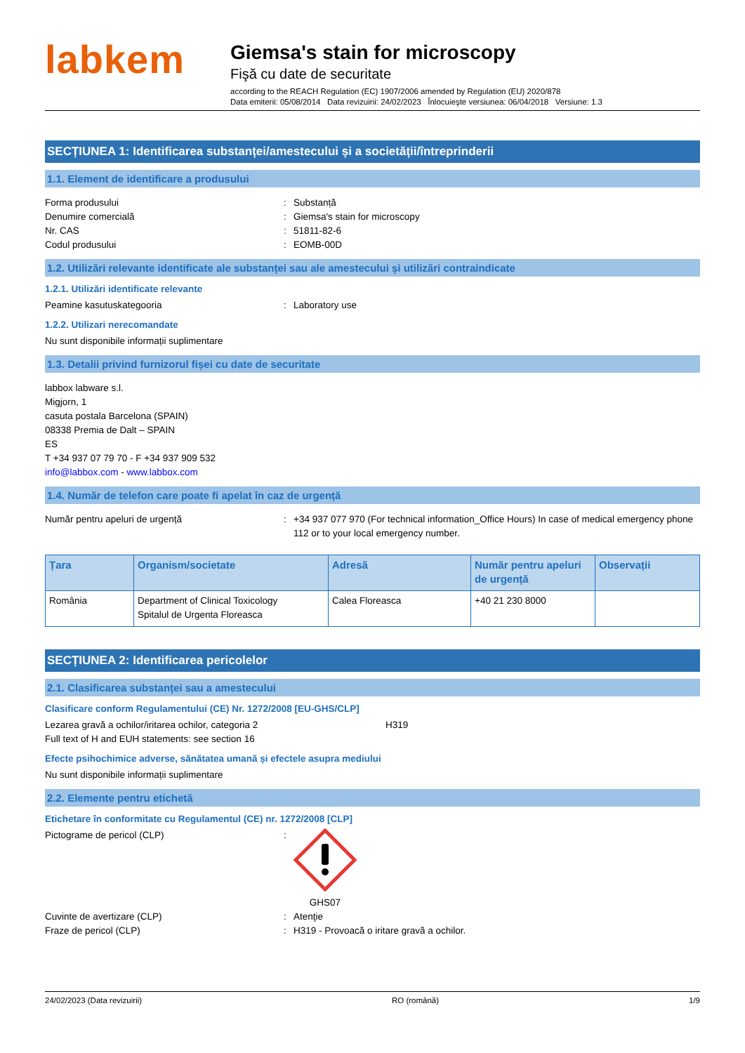labkem
Giemsa's stain for microscopy
Fişă cu date de securitate
according to the REACH Regulation (EC) 1907/2006 amended by Regulation (EU) 2020/878
Data emiterii: 05/08/2014 Data revizuirii: 24/02/2023 Înlocuieşte versiunea: 06/04/2018 Versiune: 1.3
SECȚIUNEA 1: Identificarea substanței/amestecului și a societății/întreprinderii
1.1. Element de identificare a produsului
Forma produsului: Substanță
Denumire comercială: Giemsa's stain for microscopy
Nr. CAS: 51811-82-6
Codul produsului: EOMB-00D
1.2. Utilizări relevante identificate ale substanței sau ale amestecului și utilizări contraindicate
1.2.1. Utilizări identificate relevante
Peamine kasutuskategooria: Laboratory use
1.2.2. Utilizari nerecomandate
Nu sunt disponibile informații suplimentare
1.3. Detalii privind furnizorul fișei cu date de securitate
labbox labware s.l.
Migjorn, 1
casuta postala Barcelona (SPAIN)
08338 Premia de Dalt – SPAIN
ES
T +34 937 07 79 70 - F +34 937 909 532
info@labbox.com - www.labbox.com
1.4. Număr de telefon care poate fi apelat în caz de urgență
Număr pentru apeluri de urgență: +34 937 077 970 (For technical information_Office Hours) In case of medical emergency phone 112 or to your local emergency number.
| Țara | Organism/societate | Adresă | Număr pentru apeluri de urgență | Observații |
| --- | --- | --- | --- | --- |
| România | Department of Clinical Toxicology Spitalul de Urgenta Floreasca | Calea Floreasca | +40 21 230 8000 | |
SECȚIUNEA 2: Identificarea pericolelor
2.1. Clasificarea substanței sau a amestecului
Clasificare conform Regulamentului (CE) Nr. 1272/2008 [EU-GHS/CLP]
Lezarea gravă a ochilor/iritarea ochilor, categoria 2 H319
Full text of H and EUH statements: see section 16
Efecte psihochimice adverse, sănătatea umană și efectele asupra mediului
Nu sunt disponibile informații suplimentare
2.2. Elemente pentru etichetă
Etichetare în conformitate cu Regulamentul (CE) nr. 1272/2008 [CLP]
Pictograme de pericol (CLP): GHS07
Cuvinte de avertizare (CLP): Atenţie
Fraze de pericol (CLP): H319 - Provoacă o iritare gravă a ochilor.
24/02/2023 (Data revizuirii) RO (română) 1/9